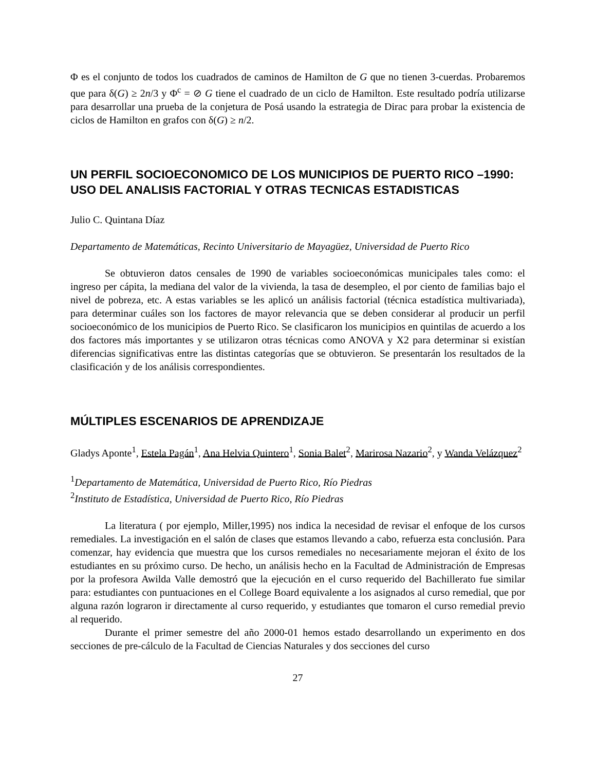Φ es el conjunto de todos los cuadrados de caminos de Hamilton de G que no tienen 3-cuerdas. Probaremos que para δ(G) ≥ 2n/3 y Φ<sup>c</sup> = ⊘ G tiene el cuadrado de un ciclo de Hamilton. Este resultado podría utilizarse para desarrollar una prueba de la conjetura de Posá usando la estrategia de Dirac para probar la existencia de ciclos de Hamilton en grafos con δ(G) ≥ n/2.
UN PERFIL SOCIOECONOMICO DE LOS MUNICIPIOS DE PUERTO RICO –1990: USO DEL ANALISIS FACTORIAL Y OTRAS TECNICAS ESTADISTICAS
Julio C. Quintana Díaz
Departamento de Matemáticas, Recinto Universitario de Mayagüez, Universidad de Puerto Rico
Se obtuvieron datos censales de 1990 de variables socioeconómicas municipales tales como: el ingreso per cápita, la mediana del valor de la vivienda, la tasa de desempleo, el por ciento de familias bajo el nivel de pobreza, etc. A estas variables se les aplicó un análisis factorial (técnica estadística multivariada), para determinar cuáles son los factores de mayor relevancia que se deben considerar al producir un perfil socioeconómico de los municipios de Puerto Rico. Se clasificaron los municipios en quintilas de acuerdo a los dos factores más importantes y se utilizaron otras técnicas como ANOVA y X2 para determinar si existían diferencias significativas entre las distintas categorías que se obtuvieron. Se presentarán los resultados de la clasificación y de los análisis correspondientes.
MÚLTIPLES ESCENARIOS DE APRENDIZAJE
Gladys Aponte<sup>1</sup>, Estela Pagán<sup>1</sup>, Ana Helvia Quintero<sup>1</sup>, Sonia Balet<sup>2</sup>, Marirosa Nazario<sup>2</sup>, y Wanda Velázquez<sup>2</sup>
<sup>1</sup> Departamento de Matemática, Universidad de Puerto Rico, Río Piedras
<sup>2</sup> Instituto de Estadística, Universidad de Puerto Rico, Río Piedras
La literatura ( por ejemplo, Miller,1995) nos indica la necesidad de revisar el enfoque de los cursos remediales. La investigación en el salón de clases que estamos llevando a cabo, refuerza esta conclusión. Para comenzar, hay evidencia que muestra que los cursos remediales no necesariamente mejoran el éxito de los estudiantes en su próximo curso. De hecho, un análisis hecho en la Facultad de Administración de Empresas por la profesora Awilda Valle demostró que la ejecución en el curso requerido del Bachillerato fue similar para: estudiantes con puntuaciones en el College Board equivalente a los asignados al curso remedial, que por alguna razón lograron ir directamente al curso requerido, y estudiantes que tomaron el curso remedial previo al requerido.
Durante el primer semestre del año 2000-01 hemos estado desarrollando un experimento en dos secciones de pre-cálculo de la Facultad de Ciencias Naturales y dos secciones del curso
27